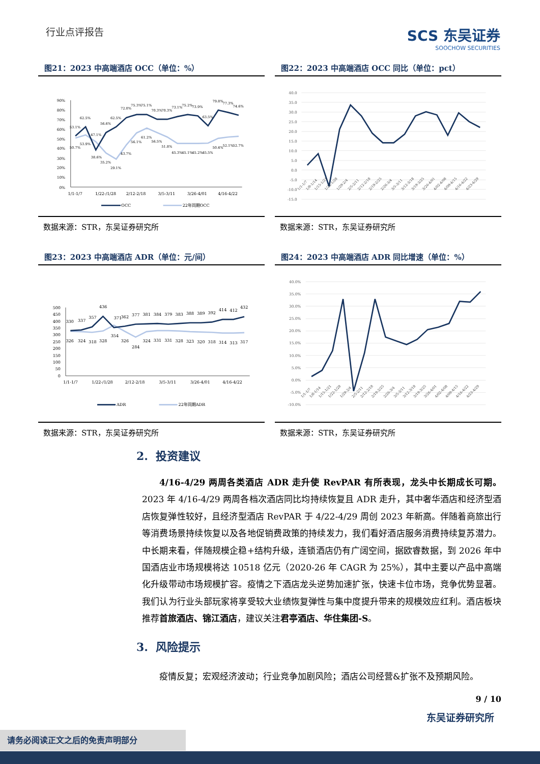行业点评报告
SCS 东吴证券
SOOCHOW SECURITIES
图21：2023 中高端酒店 OCC（单位：%）
90%
80%
70%
60%
50%
40%
30%
20%
10%
0%
1/1-1/7
1/22-/1/28
2/12-2/18
3/5-3/11
3/26-4/01
4/16-4/22
53.1%
62.5%
38.6%
56.6%
62.5%
72.0%
75.3%
75.1%
70.3%
70.3%
73.1%
75.2%
73.9%
63.5%
79.8%
77.3%
74.6%
50.7%
53.9%
47.1%
35.2%
29.1%
43.7%
56.1%
61.2%
56.5%
51.8%
45.3%
45.1%
45.2%
45.5%
50.4%
52.1%
52.7%
OCC
22年同期OCC
数据来源：STR，东吴证券研究所
图22：2023 中高端酒店 OCC 同比（单位：pct）
40.0
35.0
30.0
25.0
20.0
15.0
10.0
5.0
0.0
-5.0
-10.0
-15.0
1/1-1/7
1/8-1/14
1/15-1/21
1/22-1/28
1/29-2/4
2/5-2/11
2/12-2/18
2/19-2/25
2/26-3/4
3/5-3/11
3/12-3/18
3/19-3/25
3/26-4/01
4/02-4/08
4/09-4/15
4/16-4/22
4/23-4/29
数据来源：STR，东吴证券研究所
图23：2023 中高端酒店 ADR（单位：元/间）
500
450
400
350
300
250
200
150
100
50
0
1/1-1/7
1/22-/1/28
2/12-2/18
3/5-3/11
3/26-4/01
4/16-4/22
330
337
357
436
371
362
377
381
384
379
383
388
389
392
414
412
432
326
324
318
328
354
326
284
324
331
331
328
323
320
318
314
313
317
ADR
22年同期ADR
数据来源：STR，东吴证券研究所
图24：2023 中高端酒店 ADR 同比增速（单位：%）
40.0%
35.0%
30.0%
25.0%
20.0%
15.0%
10.0%
5.0%
0.0%
-5.0%
-10.0%
1/1-1/7
1/8-1/14
1/15-1/21
1/22-1/28
1/29-2/4
2/5-2/11
2/12-2/18
2/19-2/25
2/26-3/4
3/5-3/11
3/12-3/18
3/19-3/25
3/26-4/01
4/02-4/08
4/09-4/15
4/16-4/22
4/23-4/29
数据来源：STR，东吴证券研究所
2. 投资建议
4/16-4/29 两周各类酒店 ADR 走升使 RevPAR 有所表现，龙头中长期成长可期。2023 年 4/16-4/29 两周各档次酒店同比均持续恢复且 ADR 走升，其中奢华酒店和经济型酒店恢复弹性较好，且经济型酒店 RevPAR 于 4/22-4/29 周创 2023 年新高。伴随着商旅出行等消费场景持续恢复以及各地促销费政策的持续发力，我们看好酒店服务消费持续复苏潜力。中长期来看，伴随规模企稳+结构升级，连锁酒店仍有广阔空间，据欧睿数据，到 2026 年中国酒店业市场规模将达 10518 亿元（2020-26 年 CAGR 为 25%），其中主要以产品中高端化升级带动市场规模扩容。疫情之下酒店龙头逆势加速扩张，快速卡位市场，竞争优势显著。我们认为行业头部玩家将享受较大业绩恢复弹性与集中度提升带来的规模效应红利。酒店板块推荐首旅酒店、锦江酒店，建议关注君亭酒店、华住集团-S。
3. 风险提示
疫情反复；宏观经济波动；行业竞争加剧风险；酒店公司经营&扩张不及预期风险。
9 / 10
东吴证券研究所
请务必阅读正文之后的免责声明部分